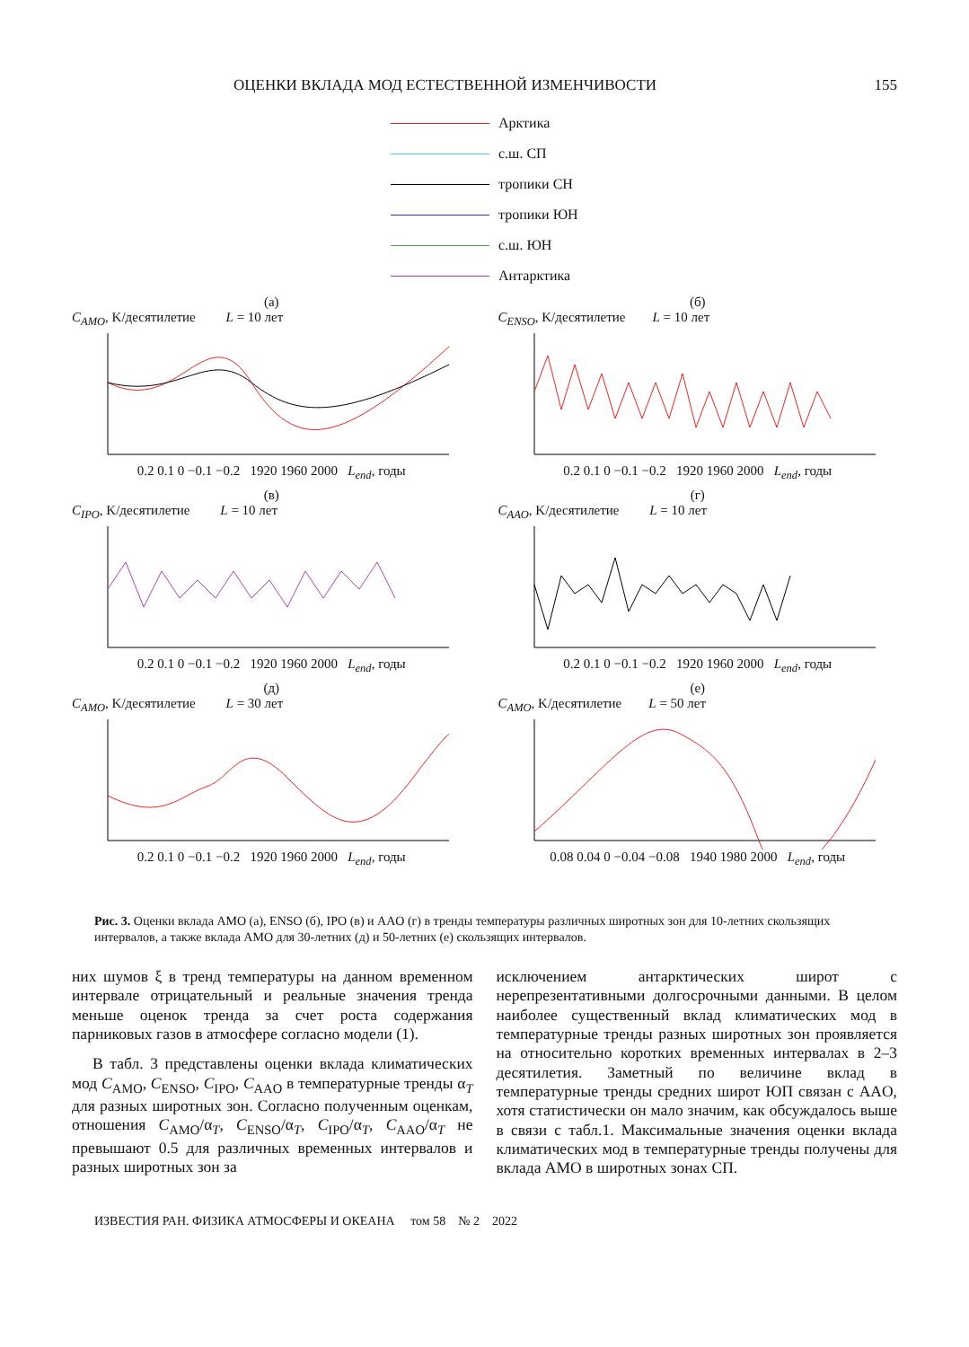ОЦЕНКИ ВКЛАДА МОД ЕСТЕСТВЕННОЙ ИЗМЕНЧИВОСТИ 155
Арктика
с.ш. СП
тропики СН
тропики ЮН
с.ш. ЮН
Антарктика
(а)
C<sub>AMO</sub>, K/десятилетие L = 10 лет
0.2 0.1 0 −0.1 −0.2 1920 1960 2000 L<sub>end</sub>, годы
(б)
C<sub>ENSO</sub>, K/десятилетие L = 10 лет
0.2 0.1 0 −0.1 −0.2 1920 1960 2000 L<sub>end</sub>, годы
(в)
C<sub>IPO</sub>, K/десятилетие L = 10 лет
0.2 0.1 0 −0.1 −0.2 1920 1960 2000 L<sub>end</sub>, годы
(г)
C<sub>AAO</sub>, K/десятилетие L = 10 лет
0.2 0.1 0 −0.1 −0.2 1920 1960 2000 L<sub>end</sub>, годы
(д)
C<sub>AMO</sub>, K/десятилетие L = 30 лет
0.2 0.1 0 −0.1 −0.2 1920 1960 2000 L<sub>end</sub>, годы
(е)
C<sub>AMO</sub>, K/десятилетие L = 50 лет
0.08 0.04 0 −0.04 −0.08 1940 1980 2000 L<sub>end</sub>, годы
Рис. 3. Оценки вклада AMO (а), ENSO (б), IPO (в) и AAO (г) в тренды температуры различных широтных зон для 10-летних скользящих интервалов, а также вклада AMO для 30-летних (д) и 50-летних (е) скользящих интервалов.
них шумов ξ в тренд температуры на данном временном интервале отрицательный и реальные значения тренда меньше оценок тренда за счет роста содержания парниковых газов в атмосфере согласно модели (1).
В табл. 3 представлены оценки вклада климатических мод C<sub>AMO</sub>, C<sub>ENSO</sub>, C<sub>IPO</sub>, C<sub>AAO</sub> в температурные тренды α<sub>T</sub> для разных широтных зон. Согласно полученным оценкам, отношения C<sub>AMO</sub>/α<sub>T</sub>, C<sub>ENSO</sub>/α<sub>T</sub>, C<sub>IPO</sub>/α<sub>T</sub>, C<sub>AAO</sub>/α<sub>T</sub> не превышают 0.5 для различных временных интервалов и разных широтных зон за
исключением антарктических широт с нерепрезентативными долгосрочными данными. В целом наиболее существенный вклад климатических мод в температурные тренды разных широтных зон проявляется на относительно коротких временных интервалах в 2–3 десятилетия. Заметный по величине вклад в температурные тренды средних широт ЮП связан с AAO, хотя статистически он мало значим, как обсуждалось выше в связи с табл.1. Максимальные значения оценки вклада климатических мод в температурные тренды получены для вклада AMO в широтных зонах СП.
ИЗВЕСТИЯ РАН. ФИЗИКА АТМОСФЕРЫ И ОКЕАНА том 58 № 2 2022